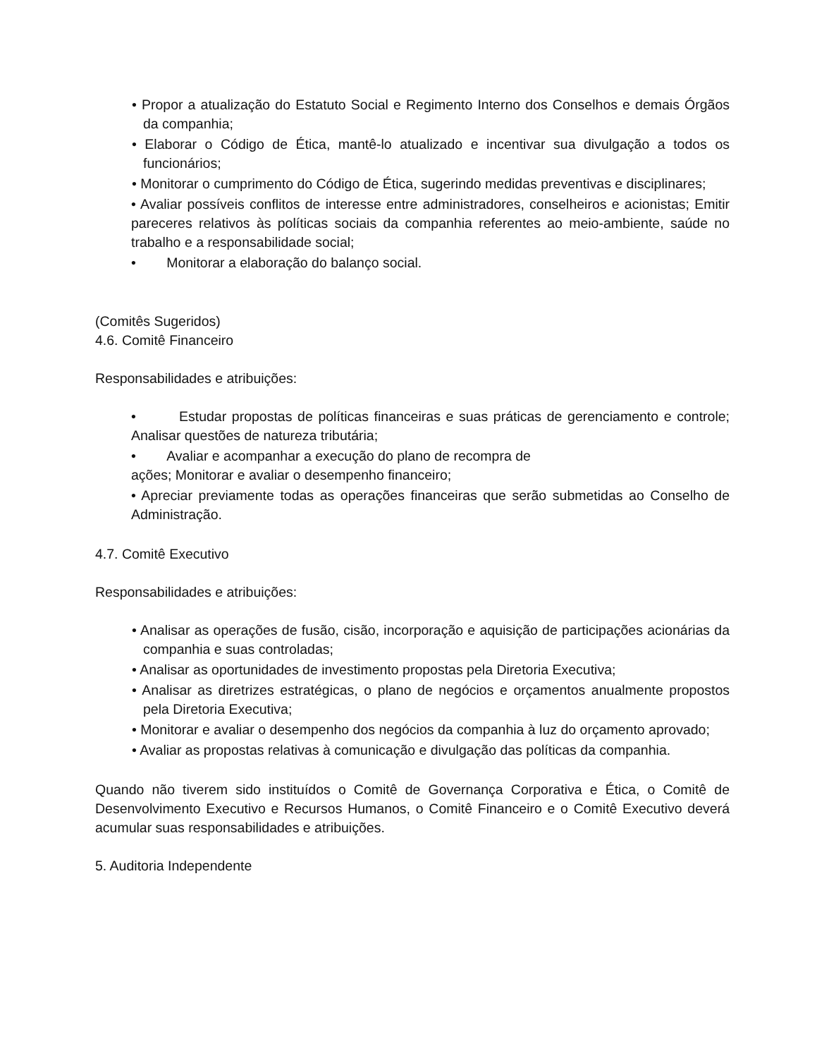• Propor a atualização do Estatuto Social e Regimento Interno dos Conselhos e demais Órgãos da companhia;
• Elaborar o Código de Ética, mantê-lo atualizado e incentivar sua divulgação a todos os funcionários;
• Monitorar o cumprimento do Código de Ética, sugerindo medidas preventivas e disciplinares;
• Avaliar possíveis conflitos de interesse entre administradores, conselheiros e acionistas; Emitir pareceres relativos às políticas sociais da companhia referentes ao meio-ambiente, saúde no trabalho e a responsabilidade social;
• Monitorar a elaboração do balanço social.
(Comitês Sugeridos)
4.6. Comitê Financeiro
Responsabilidades e atribuições:
• Estudar propostas de políticas financeiras e suas práticas de gerenciamento e controle; Analisar questões de natureza tributária;
• Avaliar e acompanhar a execução do plano de recompra de
ações; Monitorar e avaliar o desempenho financeiro;
• Apreciar previamente todas as operações financeiras que serão submetidas ao Conselho de Administração.
4.7. Comitê Executivo
Responsabilidades e atribuições:
• Analisar as operações de fusão, cisão, incorporação e aquisição de participações acionárias da companhia e suas controladas;
• Analisar as oportunidades de investimento propostas pela Diretoria Executiva;
• Analisar as diretrizes estratégicas, o plano de negócios e orçamentos anualmente propostos pela Diretoria Executiva;
• Monitorar e avaliar o desempenho dos negócios da companhia à luz do orçamento aprovado;
• Avaliar as propostas relativas à comunicação e divulgação das políticas da companhia.
Quando não tiverem sido instituídos o Comitê de Governança Corporativa e Ética, o Comitê de Desenvolvimento Executivo e Recursos Humanos, o Comitê Financeiro e o Comitê Executivo deverá acumular suas responsabilidades e atribuições.
5. Auditoria Independente